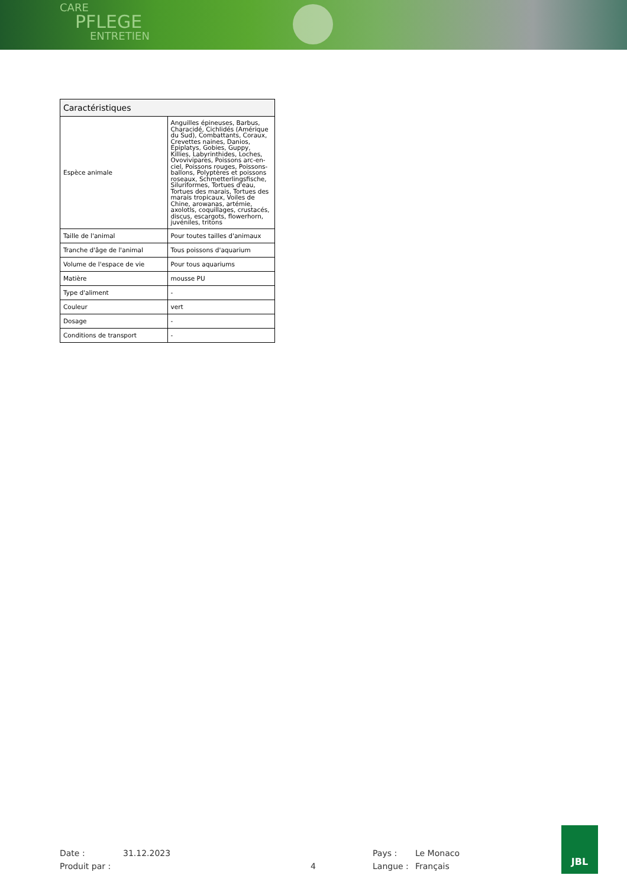CARE
PFLEGE
ENTRETIEN
| Caractéristiques | |
| --- | --- |
| Espèce animale | Anguilles épineuses, Barbus, Characidé, Cichlidés (Amérique du Sud), Combattants, Coraux, Crevettes naines, Danios, Epiplatys, Gobies, Guppy, Killies, Labyrinthides, Loches, Ovovivipares, Poissons arc-en-ciel, Poissons rouges, Poissons-ballons, Polyptères et poissons roseaux, Schmetterlingsfische, Siluriformes, Tortues d'eau, Tortues des marais, Tortues des marais tropicaux, Voiles de Chine, arowanas, artémie, axolotls, coquillages, crustacés, discus, escargots, flowerhorn, juvéniles, tritons |
| Taille de l'animal | Pour toutes tailles d'animaux |
| Tranche d'âge de l'animal | Tous poissons d'aquarium |
| Volume de l'espace de vie | Pour tous aquariums |
| Matière | mousse PU |
| Type d'aliment | - |
| Couleur | vert |
| Dosage | - |
| Conditions de transport | - |
Date :
Produit par :
31.12.2023
4
Pays :
Langue :
Le Monaco
Français
JBL